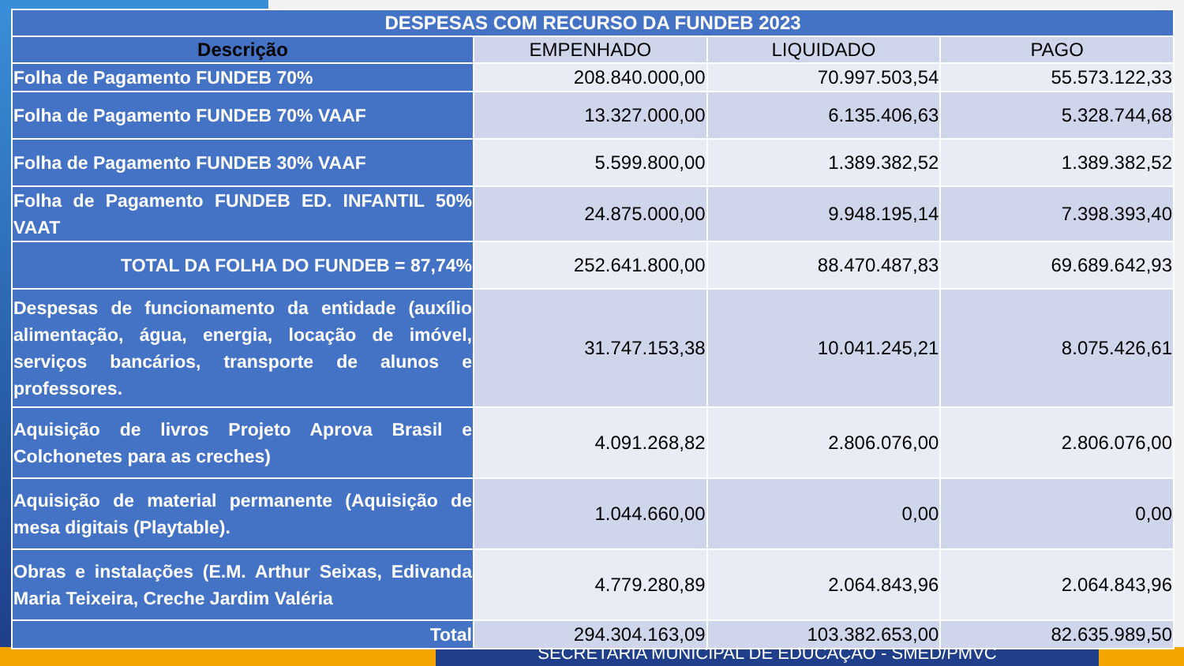SECRETARIA MUNICIPAL DE EDUCAÇÃO - SMED/PMVC
| DESPESAS COM RECURSO DA FUNDEB 2023 | | | |
| --- | --- | --- | --- |
| Descrição | EMPENHADO | LIQUIDADO | PAGO |
| Folha de Pagamento FUNDEB 70% | 208.840.000,00 | 70.997.503,54 | 55.573.122,33 |
| Folha de Pagamento FUNDEB 70% VAAF | 13.327.000,00 | 6.135.406,63 | 5.328.744,68 |
| Folha de Pagamento FUNDEB 30% VAAF | 5.599.800,00 | 1.389.382,52 | 1.389.382,52 |
| Folha de Pagamento FUNDEB ED. INFANTIL 50% VAAT | 24.875.000,00 | 9.948.195,14 | 7.398.393,40 |
| TOTAL DA FOLHA DO FUNDEB = 87,74% | 252.641.800,00 | 88.470.487,83 | 69.689.642,93 |
| Despesas de funcionamento da entidade (auxílio alimentação, água, energia, locação de imóvel, serviços bancários, transporte de alunos e professores. | 31.747.153,38 | 10.041.245,21 | 8.075.426,61 |
| Aquisição de livros Projeto Aprova Brasil e Colchonetes para as creches) | 4.091.268,82 | 2.806.076,00 | 2.806.076,00 |
| Aquisição de material permanente (Aquisição de mesa digitais (Playtable). | 1.044.660,00 | 0,00 | 0,00 |
| Obras e instalações (E.M. Arthur Seixas, Edivanda Maria Teixeira, Creche Jardim Valéria | 4.779.280,89 | 2.064.843,96 | 2.064.843,96 |
| Total | 294.304.163,09 | 103.382.653,00 | 82.635.989,50 |